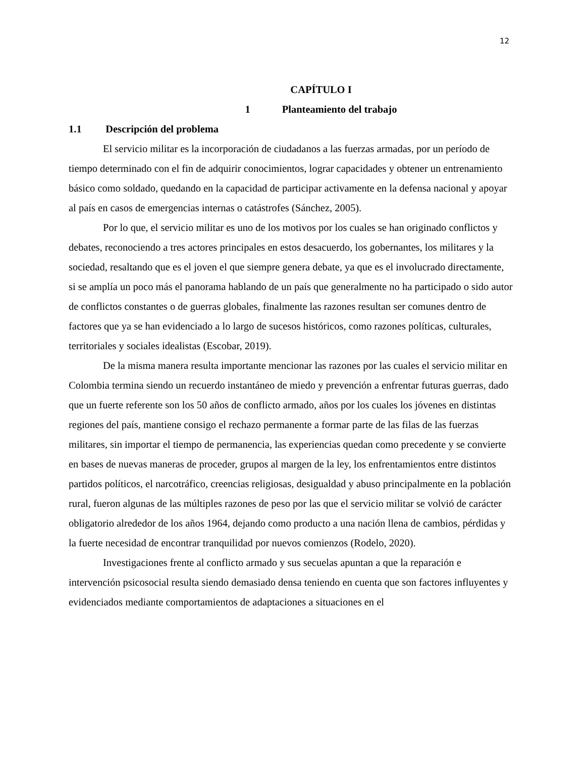12
CAPÍTULO I
1 Planteamiento del trabajo
1.1 Descripción del problema
El servicio militar es la incorporación de ciudadanos a las fuerzas armadas, por un período de tiempo determinado con el fin de adquirir conocimientos, lograr capacidades y obtener un entrenamiento básico como soldado, quedando en la capacidad de participar activamente en la defensa nacional y apoyar al país en casos de emergencias internas o catástrofes (Sánchez, 2005).
Por lo que, el servicio militar es uno de los motivos por los cuales se han originado conflictos y debates, reconociendo a tres actores principales en estos desacuerdo, los gobernantes, los militares y la sociedad, resaltando que es el joven el que siempre genera debate, ya que es el involucrado directamente, si se amplía un poco más el panorama hablando de un país que generalmente no ha participado o sido autor de conflictos constantes o de guerras globales, finalmente las razones resultan ser comunes dentro de factores que ya se han evidenciado a lo largo de sucesos históricos, como razones políticas, culturales, territoriales y sociales idealistas (Escobar, 2019).
De la misma manera resulta importante mencionar las razones por las cuales el servicio militar en Colombia termina siendo un recuerdo instantáneo de miedo y prevención a enfrentar futuras guerras, dado que un fuerte referente son los 50 años de conflicto armado, años por los cuales los jóvenes en distintas regiones del país, mantiene consigo el rechazo permanente a formar parte de las filas de las fuerzas militares, sin importar el tiempo de permanencia, las experiencias quedan como precedente y se convierte en bases de nuevas maneras de proceder, grupos al margen de la ley, los enfrentamientos entre distintos partidos políticos, el narcotráfico, creencias religiosas, desigualdad y abuso principalmente en la población rural, fueron algunas de las múltiples razones de peso por las que el servicio militar se volvió de carácter obligatorio alrededor de los años 1964, dejando como producto a una nación llena de cambios, pérdidas y la fuerte necesidad de encontrar tranquilidad por nuevos comienzos (Rodelo, 2020).
Investigaciones frente al conflicto armado y sus secuelas apuntan a que la reparación e intervención psicosocial resulta siendo demasiado densa teniendo en cuenta que son factores influyentes y evidenciados mediante comportamientos de adaptaciones a situaciones en el